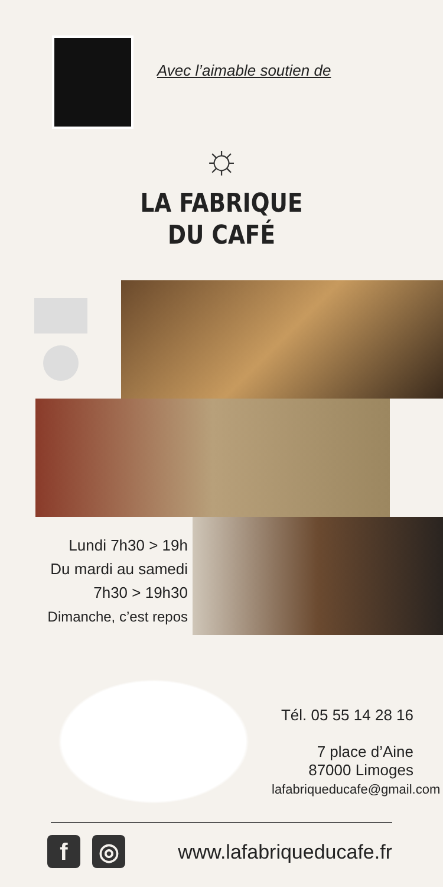Avec l’aimable soutien de
☼
LA FABRIQUE
DU CAFÉ
Lundi 7h30 > 19h
Du mardi au samedi
7h30 > 19h30
Dimanche, c’est repos
Tél. 05 55 14 28 16
7 place d’Aine
87000 Limoges
lafabriqueducafe@gmail.com
f ◎
www.lafabriqueducafe.fr